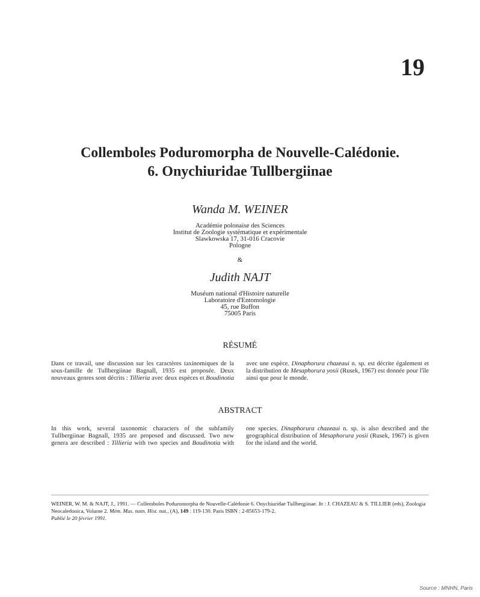19
Collemboles Poduromorpha de Nouvelle-Calédonie.
6. Onychiuridae Tullbergiinae
Wanda M. WEINER
Académie polonaise des Sciences
Institut de Zoologie systématique et expérimentale
Slawkowska 17, 31-016 Cracovie
Pologne
&
Judith NAJT
Muséum national d'Histoire naturelle
Laboratoire d'Entomologie
45, rue Buffon
75005 Paris
RÉSUMÉ
Dans ce travail, une discussion sur les caractères taxinomiques de la sous-famille de Tullbergiinae Bagnall, 1935 est proposée. Deux nouveaux genres sont décrits : Tillieria avec deux espèces et Boudinotia avec une espèce. Dinaphorura chazeaui n. sp. est décrite également et la distribution de Mesaphorura yosii (Rusek, 1967) est donnée pour l'île ainsi que pour le monde.
ABSTRACT
In this work, several taxonomic characters of the subfamily Tullbergiinae Bagnall, 1935 are proposed and discussed. Two new genera are described : Tillieria with two species and Boudinotia with one species. Dinaphorura chazeaui n. sp. is also described and the geographical distribution of Mesaphorura yosii (Rusek, 1967) is given for the island and the world.
WEINER, W. M. & NAJT, J., 1991. — Collemboles Poduromorpha de Nouvelle-Calédonie 6. Onychiuridae Tullbergiinae. In : J. CHAZEAU & S. TILLIER (eds), Zoologia Neocaledonica, Volume 2. Mém. Mus. natn. Hist. nat., (A), 149 : 119-130. Paris ISBN : 2-85653-179-2.
Publié le 20 février 1991.
Source : MNHN, Paris